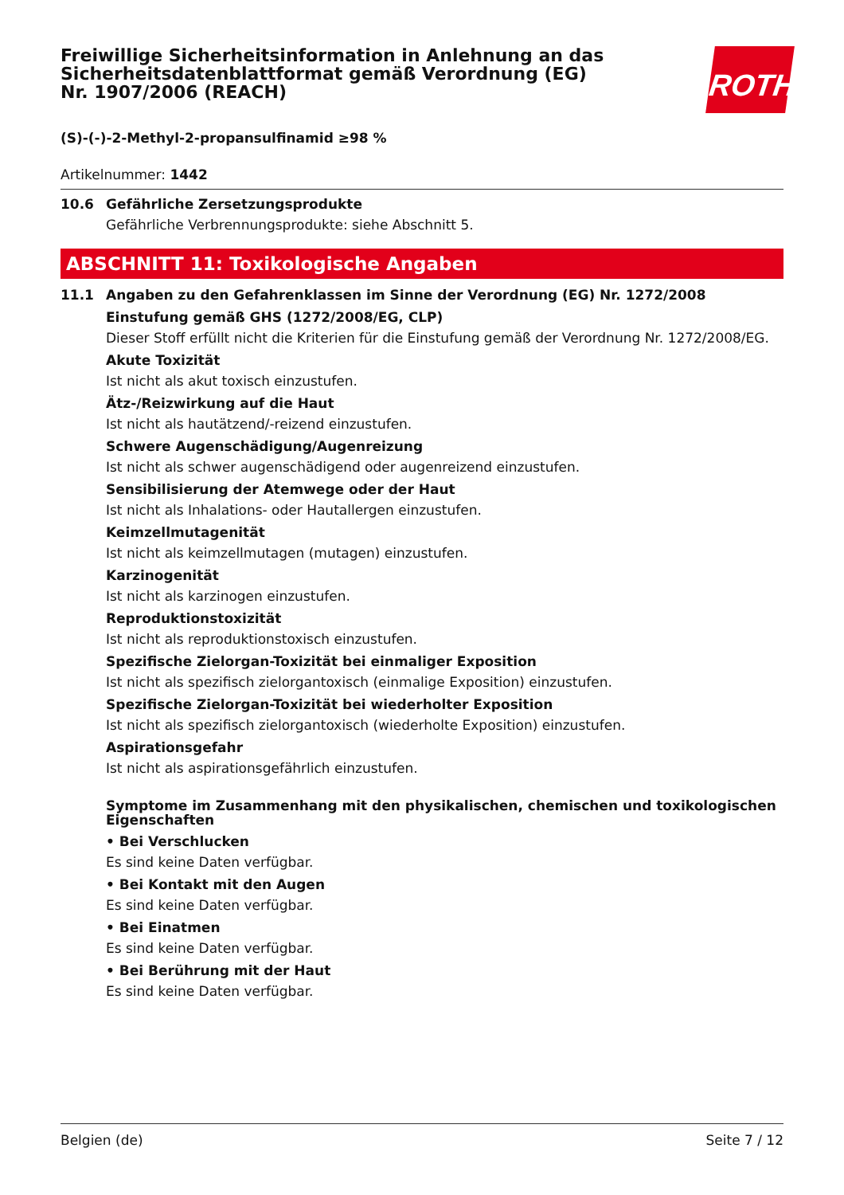ROTH
Freiwillige Sicherheitsinformation in Anlehnung an das Sicherheitsdatenblattformat gemäß Verordnung (EG) Nr. 1907/2006 (REACH)
(S)-(-)-2-Methyl-2-propansulfinamid ≥98 %
Artikelnummer: 1442
10.6 Gefährliche Zersetzungsprodukte
Gefährliche Verbrennungsprodukte: siehe Abschnitt 5.
ABSCHNITT 11: Toxikologische Angaben
11.1 Angaben zu den Gefahrenklassen im Sinne der Verordnung (EG) Nr. 1272/2008
Einstufung gemäß GHS (1272/2008/EG, CLP)
Dieser Stoff erfüllt nicht die Kriterien für die Einstufung gemäß der Verordnung Nr. 1272/2008/EG.
Akute Toxizität
Ist nicht als akut toxisch einzustufen.
Ätz-/Reizwirkung auf die Haut
Ist nicht als hautätzend/-reizend einzustufen.
Schwere Augenschädigung/Augenreizung
Ist nicht als schwer augenschädigend oder augenreizend einzustufen.
Sensibilisierung der Atemwege oder der Haut
Ist nicht als Inhalations- oder Hautallergen einzustufen.
Keimzellmutagenität
Ist nicht als keimzellmutagen (mutagen) einzustufen.
Karzinogenität
Ist nicht als karzinogen einzustufen.
Reproduktionstoxizität
Ist nicht als reproduktionstoxisch einzustufen.
Spezifische Zielorgan-Toxizität bei einmaliger Exposition
Ist nicht als spezifisch zielorgantoxisch (einmalige Exposition) einzustufen.
Spezifische Zielorgan-Toxizität bei wiederholter Exposition
Ist nicht als spezifisch zielorgantoxisch (wiederholte Exposition) einzustufen.
Aspirationsgefahr
Ist nicht als aspirationsgefährlich einzustufen.
Symptome im Zusammenhang mit den physikalischen, chemischen und toxikologischen Eigenschaften
• Bei Verschlucken
Es sind keine Daten verfügbar.
• Bei Kontakt mit den Augen
Es sind keine Daten verfügbar.
• Bei Einatmen
Es sind keine Daten verfügbar.
• Bei Berührung mit der Haut
Es sind keine Daten verfügbar.
Belgien (de) Seite 7 / 12